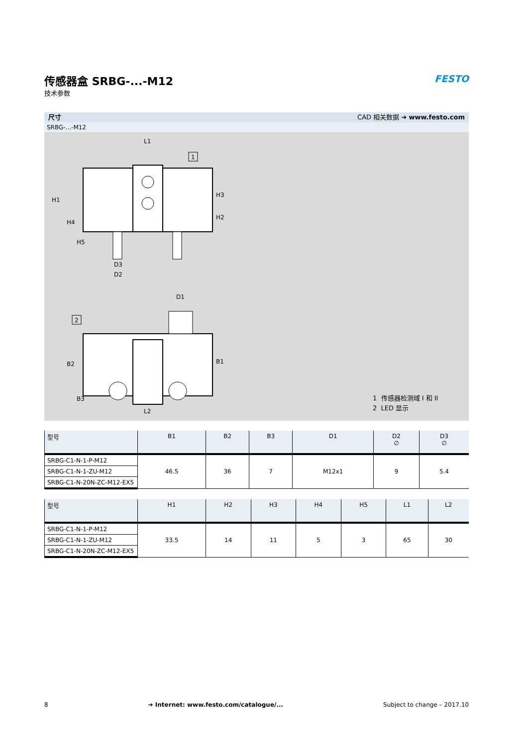传感器盒 SRBG-...-M12
技术参数
FESTO
尺寸 CAD 相关数据 ➔ www.festo.com
SRBG-...-M12
L1
D3
D2
H1
H3
H2
H4
H5
1
D1
L2
B2
B3
B1
2
1 传感器检测域 I 和 II
2 LED 显示
| 型号 | B1 | B2 | B3 | D1 | D2 ∅ | D3 ∅ |
| --- | --- | --- | --- | --- | --- | --- |
| SRBG-C1-N-1-P-M12 | 46.5 | 36 | 7 | M12x1 | 9 | 5.4 |
| SRBG-C1-N-1-ZU-M12 | | | | | | |
| SRBG-C1-N-20N-ZC-M12-EX5 | | | | | | |
| 型号 | H1 | H2 | H3 | H4 | H5 | L1 | L2 |
| --- | --- | --- | --- | --- | --- | --- | --- |
| SRBG-C1-N-1-P-M12 | 33.5 | 14 | 11 | 5 | 3 | 65 | 30 |
| SRBG-C1-N-1-ZU-M12 | | | | | | | |
| SRBG-C1-N-20N-ZC-M12-EX5 | | | | | | | |
8 ➔ Internet: www.festo.com/catalogue/... Subject to change – 2017.10